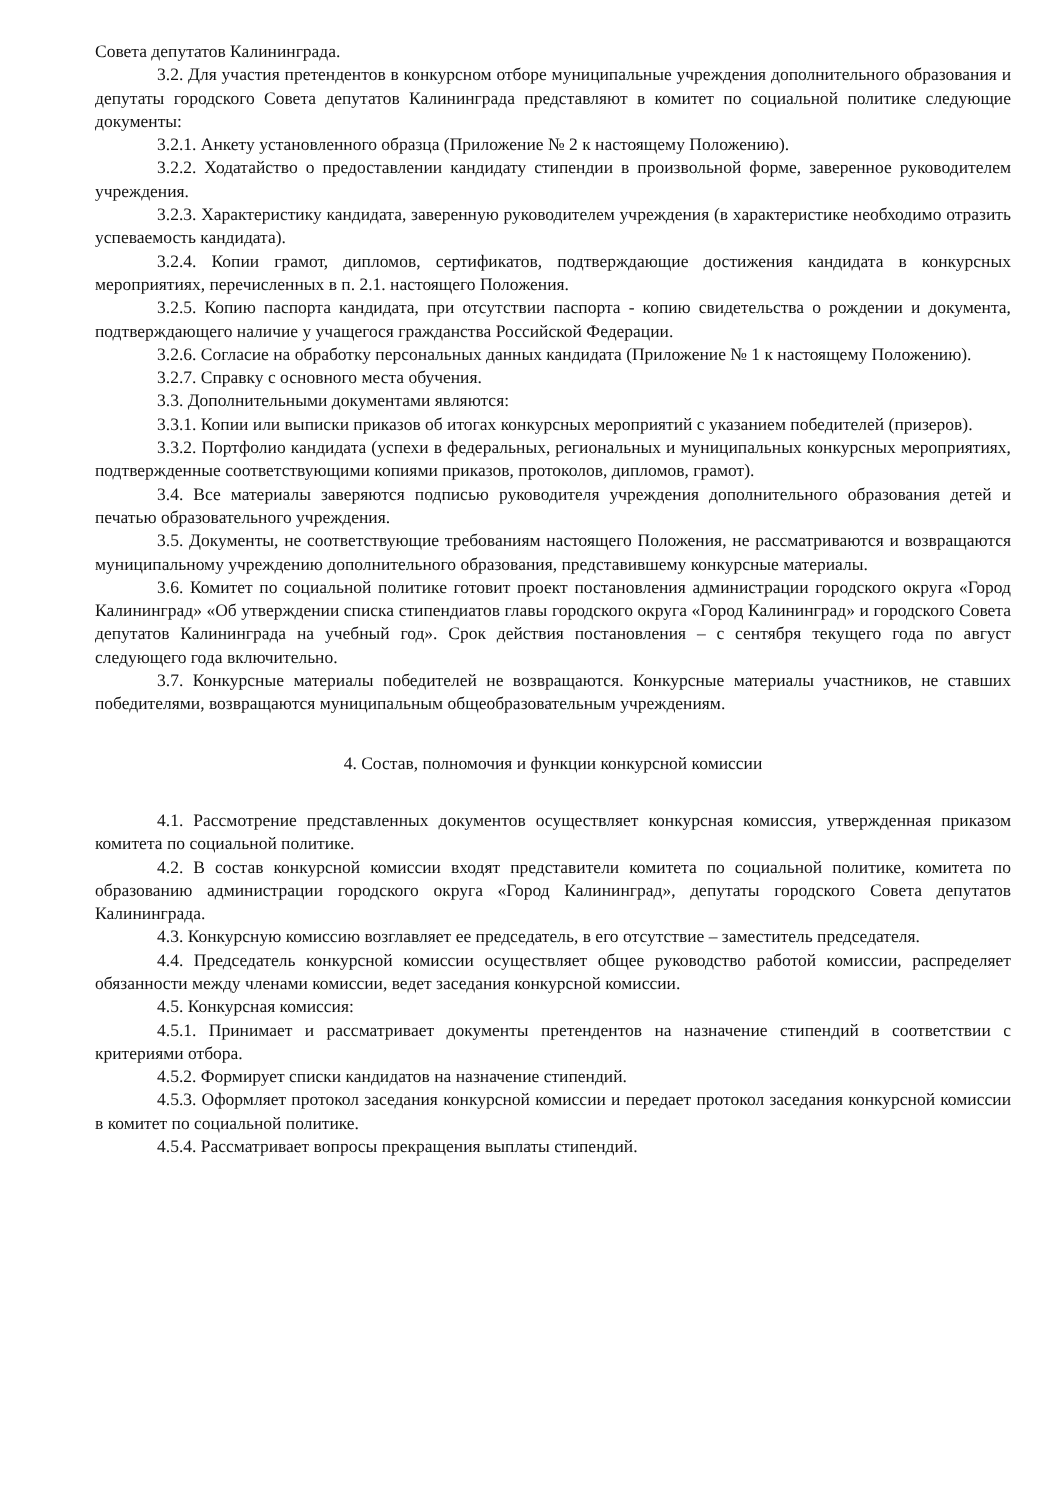Совета депутатов Калининграда.
3.2. Для участия претендентов в конкурсном отборе муниципальные учреждения дополнительного образования и депутаты городского Совета депутатов Калининграда представляют в комитет по социальной политике следующие документы:
3.2.1. Анкету установленного образца (Приложение № 2 к настоящему Положению).
3.2.2. Ходатайство о предоставлении кандидату стипендии в произвольной форме, заверенное руководителем учреждения.
3.2.3. Характеристику кандидата, заверенную руководителем учреждения (в характеристике необходимо отразить успеваемость кандидата).
3.2.4. Копии грамот, дипломов, сертификатов, подтверждающие достижения кандидата в конкурсных мероприятиях, перечисленных в п. 2.1. настоящего Положения.
3.2.5. Копию паспорта кандидата, при отсутствии паспорта - копию свидетельства о рождении и документа, подтверждающего наличие у учащегося гражданства Российской Федерации.
3.2.6. Согласие на обработку персональных данных кандидата (Приложение № 1 к настоящему Положению).
3.2.7. Справку с основного места обучения.
3.3. Дополнительными документами являются:
3.3.1. Копии или выписки приказов об итогах конкурсных мероприятий с указанием победителей (призеров).
3.3.2. Портфолио кандидата (успехи в федеральных, региональных и муниципальных конкурсных мероприятиях, подтвержденные соответствующими копиями приказов, протоколов, дипломов, грамот).
3.4. Все материалы заверяются подписью руководителя учреждения дополнительного образования детей и печатью образовательного учреждения.
3.5. Документы, не соответствующие требованиям настоящего Положения, не рассматриваются и возвращаются муниципальному учреждению дополнительного образования, представившему конкурсные материалы.
3.6. Комитет по социальной политике готовит проект постановления администрации городского округа «Город Калининград» «Об утверждении списка стипендиатов главы городского округа «Город Калининград» и городского Совета депутатов Калининграда на учебный год». Срок действия постановления – с сентября текущего года по август следующего года включительно.
3.7. Конкурсные материалы победителей не возвращаются. Конкурсные материалы участников, не ставших победителями, возвращаются муниципальным общеобразовательным учреждениям.
4. Состав, полномочия и функции конкурсной комиссии
4.1. Рассмотрение представленных документов осуществляет конкурсная комиссия, утвержденная приказом комитета по социальной политике.
4.2. В состав конкурсной комиссии входят представители комитета по социальной политике, комитета по образованию администрации городского округа «Город Калининград», депутаты городского Совета депутатов Калининграда.
4.3. Конкурсную комиссию возглавляет ее председатель, в его отсутствие – заместитель председателя.
4.4. Председатель конкурсной комиссии осуществляет общее руководство работой комиссии, распределяет обязанности между членами комиссии, ведет заседания конкурсной комиссии.
4.5. Конкурсная комиссия:
4.5.1. Принимает и рассматривает документы претендентов на назначение стипендий в соответствии с критериями отбора.
4.5.2. Формирует списки кандидатов на назначение стипендий.
4.5.3. Оформляет протокол заседания конкурсной комиссии и передает протокол заседания конкурсной комиссии в комитет по социальной политике.
4.5.4. Рассматривает вопросы прекращения выплаты стипендий.